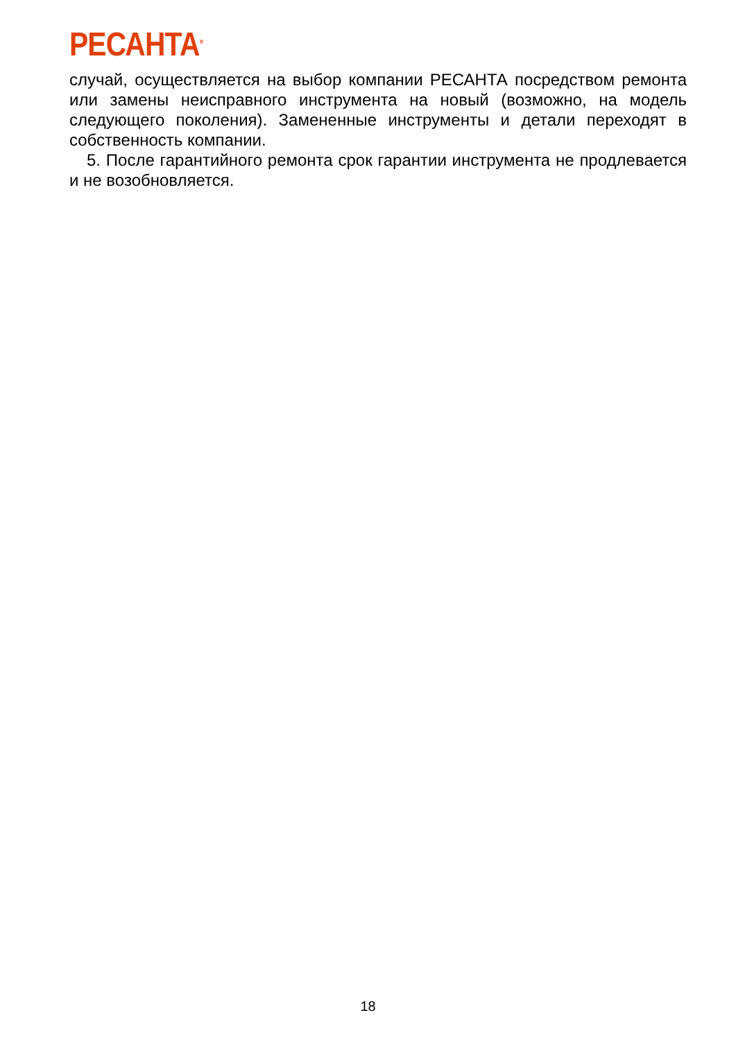РЕСАНТА<sup>®</sup>
случай, осуществляется на выбор компании РЕСАНТА посредством ремонта или замены неисправного инструмента на новый (возможно, на модель следующего поколения). Замененные инструменты и детали переходят в собственность компании.
5. После гарантийного ремонта срок гарантии инструмента не продлевается и не возобновляется.
18